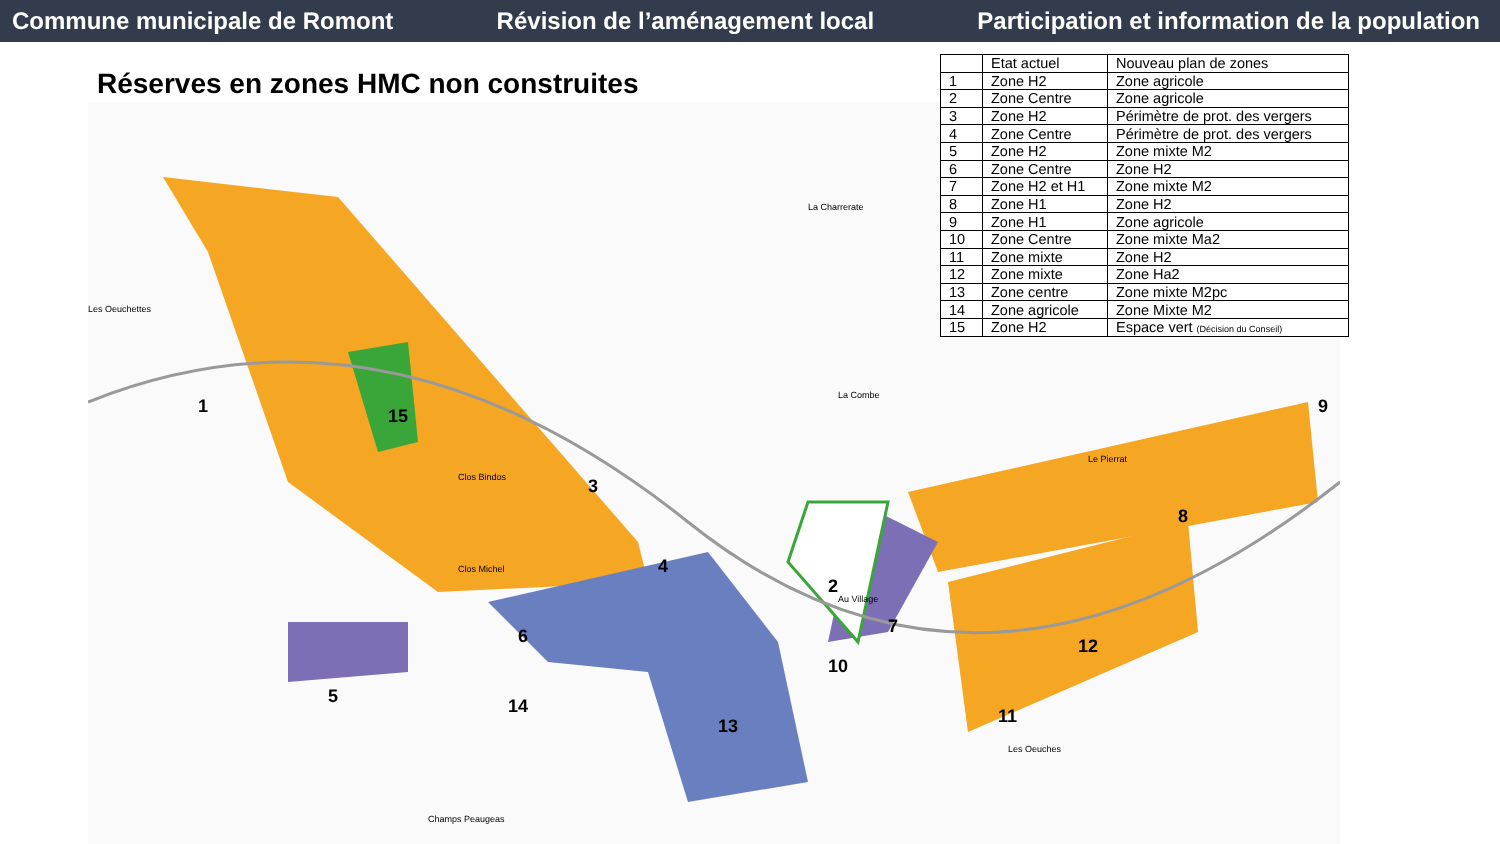Commune municipale de Romont Révision de l’aménagement local Participation et information de la population
1
15
3
4
6
5
14
13
2
7
10
12
8
9
11
Les Oeuchettes
Clos Michel
Clos Bindos
Au Village
La Combe
La Charrerate
Le Pierrat
Les Oeuches
Champs Peaugeas
Réserves en zones HMC non construites
| | Etat actuel | Nouveau plan de zones |
| --- | --- | --- |
| 1 | Zone H2 | Zone agricole |
| 2 | Zone Centre | Zone agricole |
| 3 | Zone H2 | Périmètre de prot. des vergers |
| 4 | Zone Centre | Périmètre de prot. des vergers |
| 5 | Zone H2 | Zone mixte M2 |
| 6 | Zone Centre | Zone H2 |
| 7 | Zone H2 et H1 | Zone mixte M2 |
| 8 | Zone H1 | Zone H2 |
| 9 | Zone H1 | Zone agricole |
| 10 | Zone Centre | Zone mixte Ma2 |
| 11 | Zone mixte | Zone H2 |
| 12 | Zone mixte | Zone Ha2 |
| 13 | Zone centre | Zone mixte M2pc |
| 14 | Zone agricole | Zone Mixte M2 |
| 15 | Zone H2 | Espace vert (Décision du Conseil) |